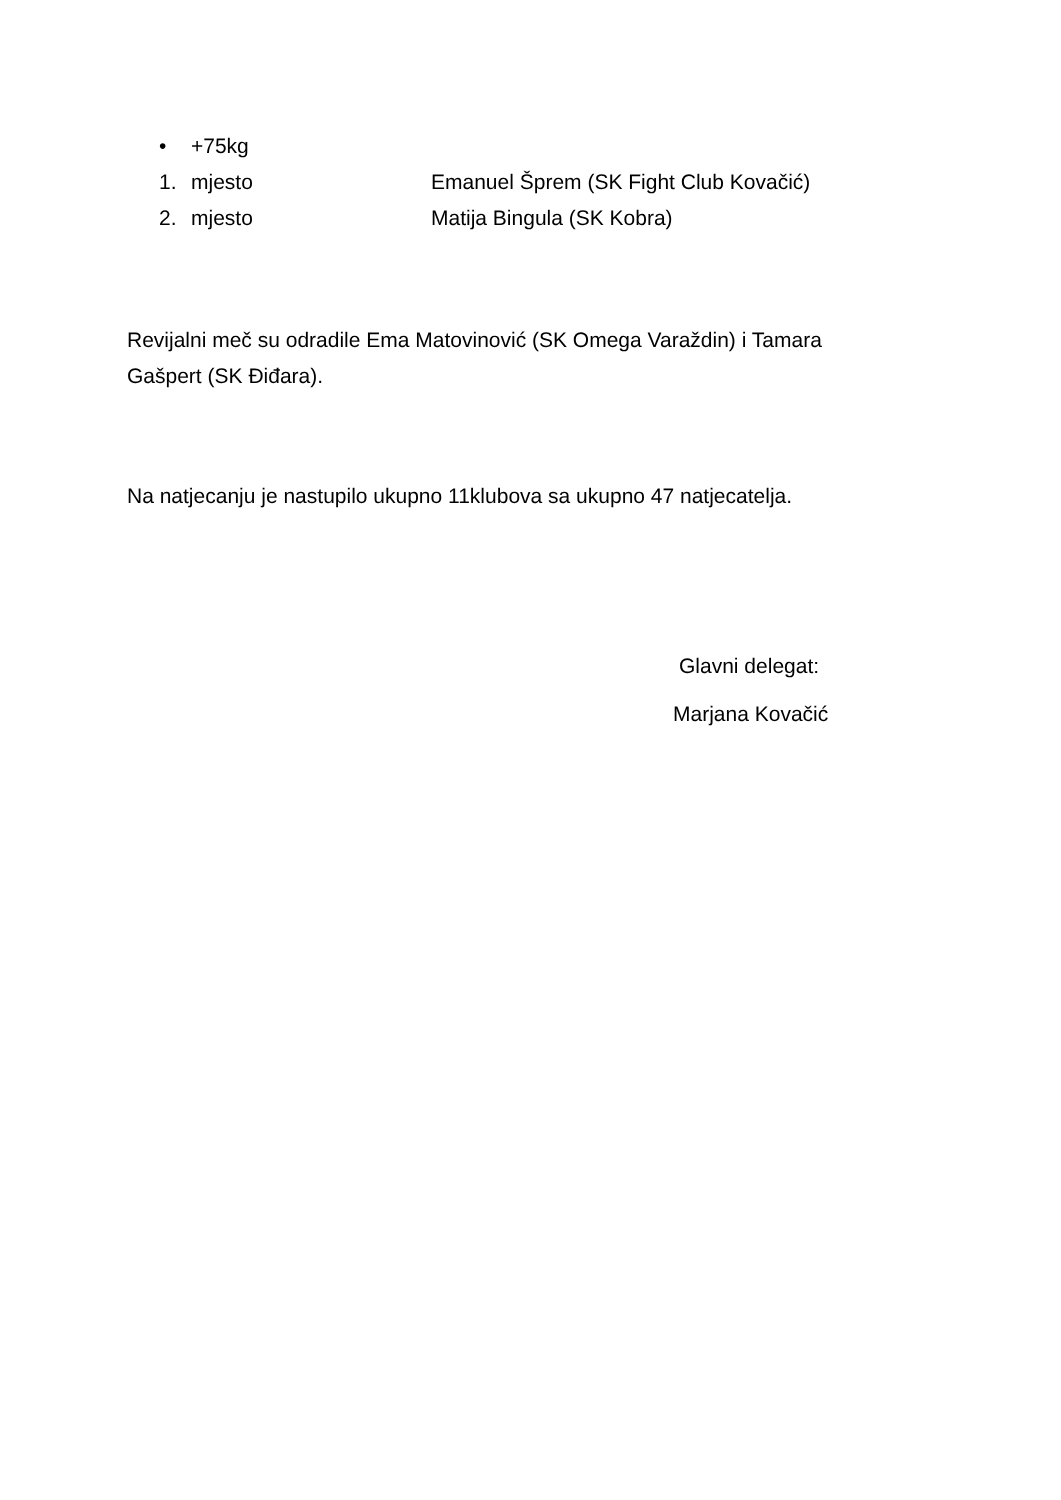• +75kg
1. mjesto Emanuel Šprem (SK Fight Club Kovačić)
2. mjesto Matija Bingula (SK Kobra)
Revijalni meč su odradile Ema Matovinović (SK Omega Varaždin) i Tamara
Gašpert (SK Điđara).
Na natjecanju je nastupilo ukupno 11klubova sa ukupno 47 natjecatelja.
Glavni delegat:
Marjana Kovačić